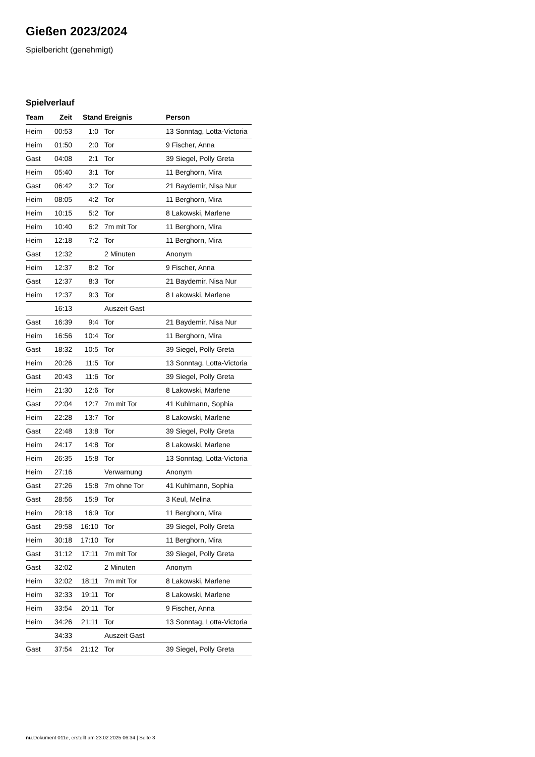Gießen 2023/2024
Spielbericht (genehmigt)
Spielverlauf
| Team | Zeit | Stand | Ereignis | Person |
| --- | --- | --- | --- | --- |
| Heim | 00:53 | 1:0 | Tor | 13 Sonntag, Lotta-Victoria |
| Heim | 01:50 | 2:0 | Tor | 9 Fischer, Anna |
| Gast | 04:08 | 2:1 | Tor | 39 Siegel, Polly Greta |
| Heim | 05:40 | 3:1 | Tor | 11 Berghorn, Mira |
| Gast | 06:42 | 3:2 | Tor | 21 Baydemir, Nisa Nur |
| Heim | 08:05 | 4:2 | Tor | 11 Berghorn, Mira |
| Heim | 10:15 | 5:2 | Tor | 8 Lakowski, Marlene |
| Heim | 10:40 | 6:2 | 7m mit Tor | 11 Berghorn, Mira |
| Heim | 12:18 | 7:2 | Tor | 11 Berghorn, Mira |
| Gast | 12:32 | | 2 Minuten | Anonym |
| Heim | 12:37 | 8:2 | Tor | 9 Fischer, Anna |
| Gast | 12:37 | 8:3 | Tor | 21 Baydemir, Nisa Nur |
| Heim | 12:37 | 9:3 | Tor | 8 Lakowski, Marlene |
| | 16:13 | | Auszeit Gast | |
| Gast | 16:39 | 9:4 | Tor | 21 Baydemir, Nisa Nur |
| Heim | 16:56 | 10:4 | Tor | 11 Berghorn, Mira |
| Gast | 18:32 | 10:5 | Tor | 39 Siegel, Polly Greta |
| Heim | 20:26 | 11:5 | Tor | 13 Sonntag, Lotta-Victoria |
| Gast | 20:43 | 11:6 | Tor | 39 Siegel, Polly Greta |
| Heim | 21:30 | 12:6 | Tor | 8 Lakowski, Marlene |
| Gast | 22:04 | 12:7 | 7m mit Tor | 41 Kuhlmann, Sophia |
| Heim | 22:28 | 13:7 | Tor | 8 Lakowski, Marlene |
| Gast | 22:48 | 13:8 | Tor | 39 Siegel, Polly Greta |
| Heim | 24:17 | 14:8 | Tor | 8 Lakowski, Marlene |
| Heim | 26:35 | 15:8 | Tor | 13 Sonntag, Lotta-Victoria |
| Heim | 27:16 | | Verwarnung | Anonym |
| Gast | 27:26 | 15:8 | 7m ohne Tor | 41 Kuhlmann, Sophia |
| Gast | 28:56 | 15:9 | Tor | 3 Keul, Melina |
| Heim | 29:18 | 16:9 | Tor | 11 Berghorn, Mira |
| Gast | 29:58 | 16:10 | Tor | 39 Siegel, Polly Greta |
| Heim | 30:18 | 17:10 | Tor | 11 Berghorn, Mira |
| Gast | 31:12 | 17:11 | 7m mit Tor | 39 Siegel, Polly Greta |
| Gast | 32:02 | | 2 Minuten | Anonym |
| Heim | 32:02 | 18:11 | 7m mit Tor | 8 Lakowski, Marlene |
| Heim | 32:33 | 19:11 | Tor | 8 Lakowski, Marlene |
| Heim | 33:54 | 20:11 | Tor | 9 Fischer, Anna |
| Heim | 34:26 | 21:11 | Tor | 13 Sonntag, Lotta-Victoria |
| | 34:33 | | Auszeit Gast | |
| Gast | 37:54 | 21:12 | Tor | 39 Siegel, Polly Greta |
nu.Dokument 011e, erstellt am 23.02.2025 06:34 | Seite 3